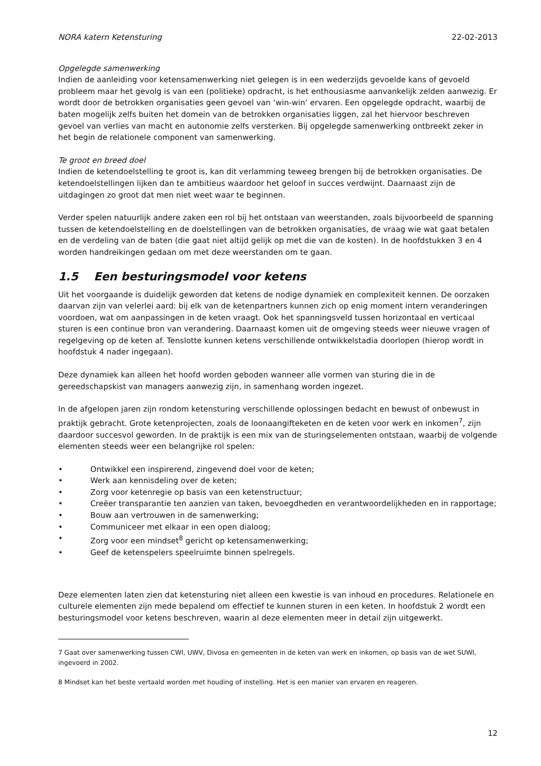NORA katern Ketensturing 22-02-2013
Opgelegde samenwerking
Indien de aanleiding voor ketensamenwerking niet gelegen is in een wederzijds gevoelde kans of gevoeld probleem maar het gevolg is van een (politieke) opdracht, is het enthousiasme aanvankelijk zelden aanwezig. Er wordt door de betrokken organisaties geen gevoel van ‘win-win’ ervaren. Een opgelegde opdracht, waarbij de baten mogelijk zelfs buiten het domein van de betrokken organisaties liggen, zal het hiervoor beschreven gevoel van verlies van macht en autonomie zelfs versterken. Bij opgelegde samenwerking ontbreekt zeker in het begin de relationele component van samenwerking.
Te groot en breed doel
Indien de ketendoelstelling te groot is, kan dit verlamming teweeg brengen bij de betrokken organisaties. De ketendoelstellingen lijken dan te ambitieus waardoor het geloof in succes verdwijnt. Daarnaast zijn de uitdagingen zo groot dat men niet weet waar te beginnen.
Verder spelen natuurlijk andere zaken een rol bij het ontstaan van weerstanden, zoals bijvoorbeeld de spanning tussen de ketendoelstelling en de doelstellingen van de betrokken organisaties, de vraag wie wat gaat betalen en de verdeling van de baten (die gaat niet altijd gelijk op met die van de kosten). In de hoofdstukken 3 en 4 worden handreikingen gedaan om met deze weerstanden om te gaan.
1.5 Een besturingsmodel voor ketens
Uit het voorgaande is duidelijk geworden dat ketens de nodige dynamiek en complexiteit kennen. De oorzaken daarvan zijn van velerlei aard: bij elk van de ketenpartners kunnen zich op enig moment intern veranderingen voordoen, wat om aanpassingen in de keten vraagt. Ook het spanningsveld tussen horizontaal en verticaal sturen is een continue bron van verandering. Daarnaast komen uit de omgeving steeds weer nieuwe vragen of regelgeving op de keten af. Tenslotte kunnen ketens verschillende ontwikkelstadia doorlopen (hierop wordt in hoofdstuk 4 nader ingegaan).
Deze dynamiek kan alleen het hoofd worden geboden wanneer alle vormen van sturing die in de gereedschapskist van managers aanwezig zijn, in samenhang worden ingezet.
In de afgelopen jaren zijn rondom ketensturing verschillende oplossingen bedacht en bewust of onbewust in praktijk gebracht. Grote ketenprojecten, zoals de loonaangifteketen en de keten voor werk en inkomen<sup>7</sup>, zijn daardoor succesvol geworden. In de praktijk is een mix van de sturingselementen ontstaan, waarbij de volgende elementen steeds weer een belangrijke rol spelen:
• Ontwikkel een inspirerend, zingevend doel voor de keten;
• Werk aan kennisdeling over de keten;
• Zorg voor ketenregie op basis van een ketenstructuur;
• Creëer transparantie ten aanzien van taken, bevoegdheden en verantwoordelijkheden en in rapportage;
• Bouw aan vertrouwen in de samenwerking;
• Communiceer met elkaar in een open dialoog;
• Zorg voor een mindset<sup>8</sup> gericht op ketensamenwerking;
• Geef de ketenspelers speelruimte binnen spelregels.
Deze elementen laten zien dat ketensturing niet alleen een kwestie is van inhoud en procedures. Relationele en culturele elementen zijn mede bepalend om effectief te kunnen sturen in een keten. In hoofdstuk 2 wordt een besturingsmodel voor ketens beschreven, waarin al deze elementen meer in detail zijn uitgewerkt.
7 Gaat over samenwerking tussen CWI, UWV, Divosa en gemeenten in de keten van werk en inkomen, op basis van de wet SUWI, ingevoerd in 2002.
8 Mindset kan het beste vertaald worden met houding of instelling. Het is een manier van ervaren en reageren.
12